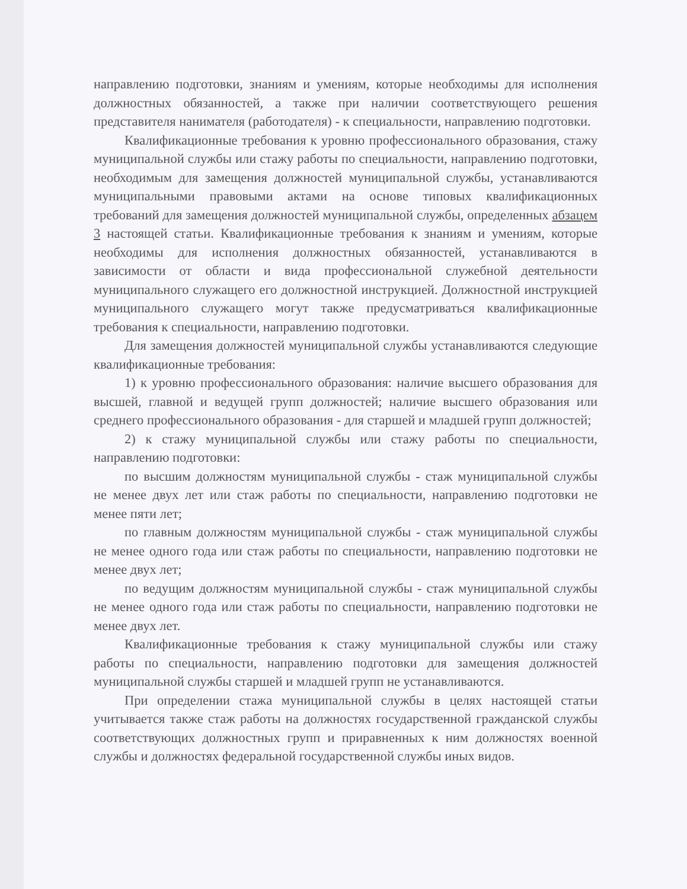направлению подготовки, знаниям и умениям, которые необходимы для исполнения должностных обязанностей, а также при наличии соответствующего решения представителя нанимателя (работодателя) - к специальности, направлению подготовки.
Квалификационные требования к уровню профессионального образования, стажу муниципальной службы или стажу работы по специальности, направлению подготовки, необходимым для замещения должностей муниципальной службы, устанавливаются муниципальными правовыми актами на основе типовых квалификационных требований для замещения должностей муниципальной службы, определенных абзацем 3 настоящей статьи. Квалификационные требования к знаниям и умениям, которые необходимы для исполнения должностных обязанностей, устанавливаются в зависимости от области и вида профессиональной служебной деятельности муниципального служащего его должностной инструкцией. Должностной инструкцией муниципального служащего могут также предусматриваться квалификационные требования к специальности, направлению подготовки.
Для замещения должностей муниципальной службы устанавливаются следующие квалификационные требования:
1) к уровню профессионального образования: наличие высшего образования для высшей, главной и ведущей групп должностей; наличие высшего образования или среднего профессионального образования - для старшей и младшей групп должностей;
2) к стажу муниципальной службы или стажу работы по специальности, направлению подготовки:
по высшим должностям муниципальной службы - стаж муниципальной службы не менее двух лет или стаж работы по специальности, направлению подготовки не менее пяти лет;
по главным должностям муниципальной службы - стаж муниципальной службы не менее одного года или стаж работы по специальности, направлению подготовки не менее двух лет;
по ведущим должностям муниципальной службы - стаж муниципальной службы не менее одного года или стаж работы по специальности, направлению подготовки не менее двух лет.
Квалификационные требования к стажу муниципальной службы или стажу работы по специальности, направлению подготовки для замещения должностей муниципальной службы старшей и младшей групп не устанавливаются.
При определении стажа муниципальной службы в целях настоящей статьи учитывается также стаж работы на должностях государственной гражданской службы соответствующих должностных групп и приравненных к ним должностях военной службы и должностях федеральной государственной службы иных видов.